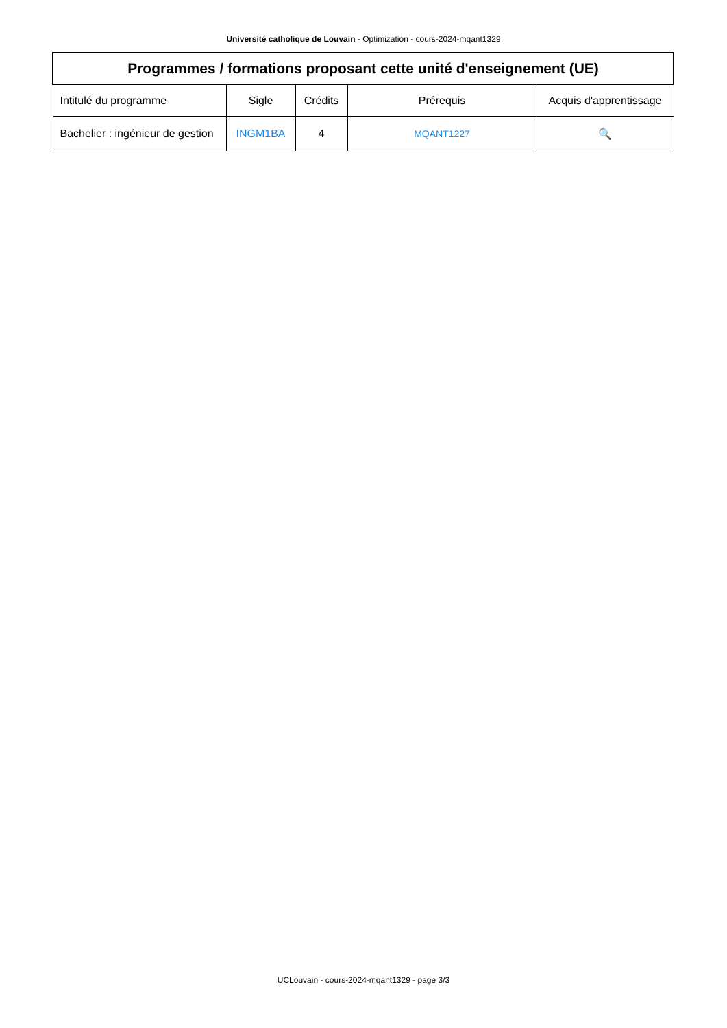Université catholique de Louvain - Optimization - cours-2024-mqant1329
| Programmes / formations proposant cette unité d'enseignement (UE) | | | | |
| --- | --- | --- | --- | --- |
| Intitulé du programme | Sigle | Crédits | Prérequis | Acquis d'apprentissage |
| Bachelier : ingénieur de gestion | INGM1BA | 4 | MQANT1227 | 🔍 |
UCLouvain - cours-2024-mqant1329 - page 3/3